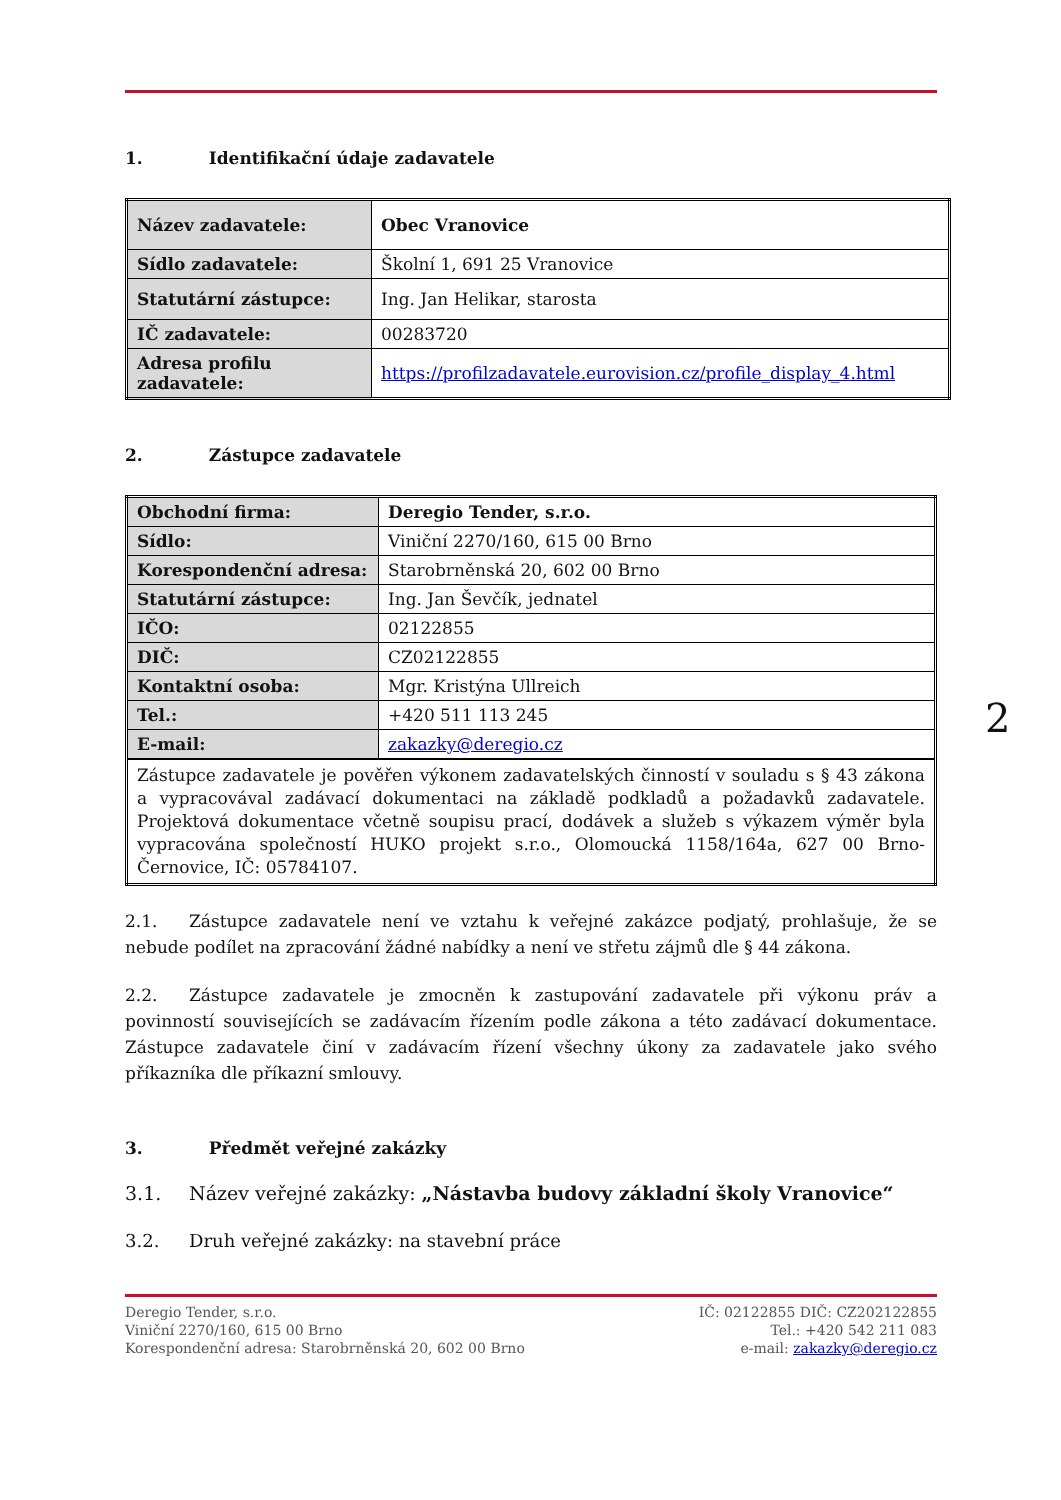1. Identifikační údaje zadavatele
| Název zadavatele: | Obec Vranovice |
| Sídlo zadavatele: | Školní 1, 691 25 Vranovice |
| Statutární zástupce: | Ing. Jan Helikar, starosta |
| IČ zadavatele: | 00283720 |
| Adresa profilu zadavatele: | https://profilzadavatele.eurovision.cz/profile_display_4.html |
2. Zástupce zadavatele
| Obchodní firma: | Deregio Tender, s.r.o. |
| Sídlo: | Viniční 2270/160, 615 00 Brno |
| Korespondenční adresa: | Starobrněnská 20, 602 00 Brno |
| Statutární zástupce: | Ing. Jan Ševčík, jednatel |
| IČO: | 02122855 |
| DIČ: | CZ02122855 |
| Kontaktní osoba: | Mgr. Kristýna Ullreich |
| Tel.: | +420 511 113 245 |
| E-mail: | zakazky@deregio.cz |
| Zástupce zadavatele je pověřen výkonem zadavatelských činností v souladu s § 43 zákona a vypracovával zadávací dokumentaci na základě podkladů a požadavků zadavatele. Projektová dokumentace včetně soupisu prací, dodávek a služeb s výkazem výměr byla vypracována společností HUKO projekt s.r.o., Olomoucká 1158/164a, 627 00 Brno-Černovice, IČ: 05784107. | |
2.1. Zástupce zadavatele není ve vztahu k veřejné zakázce podjatý, prohlašuje, že se nebude podílet na zpracování žádné nabídky a není ve střetu zájmů dle § 44 zákona.
2.2. Zástupce zadavatele je zmocněn k zastupování zadavatele při výkonu práv a povinností souvisejících se zadávacím řízením podle zákona a této zadávací dokumentace. Zástupce zadavatele činí v zadávacím řízení všechny úkony za zadavatele jako svého příkazníka dle příkazní smlouvy.
3. Předmět veřejné zakázky
3.1. Název veřejné zakázky: „Nástavba budovy základní školy Vranovice“
3.2. Druh veřejné zakázky: na stavební práce
Deregio Tender, s.r.o.
Viniční 2270/160, 615 00 Brno
Korespondenční adresa: Starobrněnská 20, 602 00 Brno
IČ: 02122855 DIČ: CZ202122855
Tel.: +420 542 211 083
e-mail: zakazky@deregio.cz
2